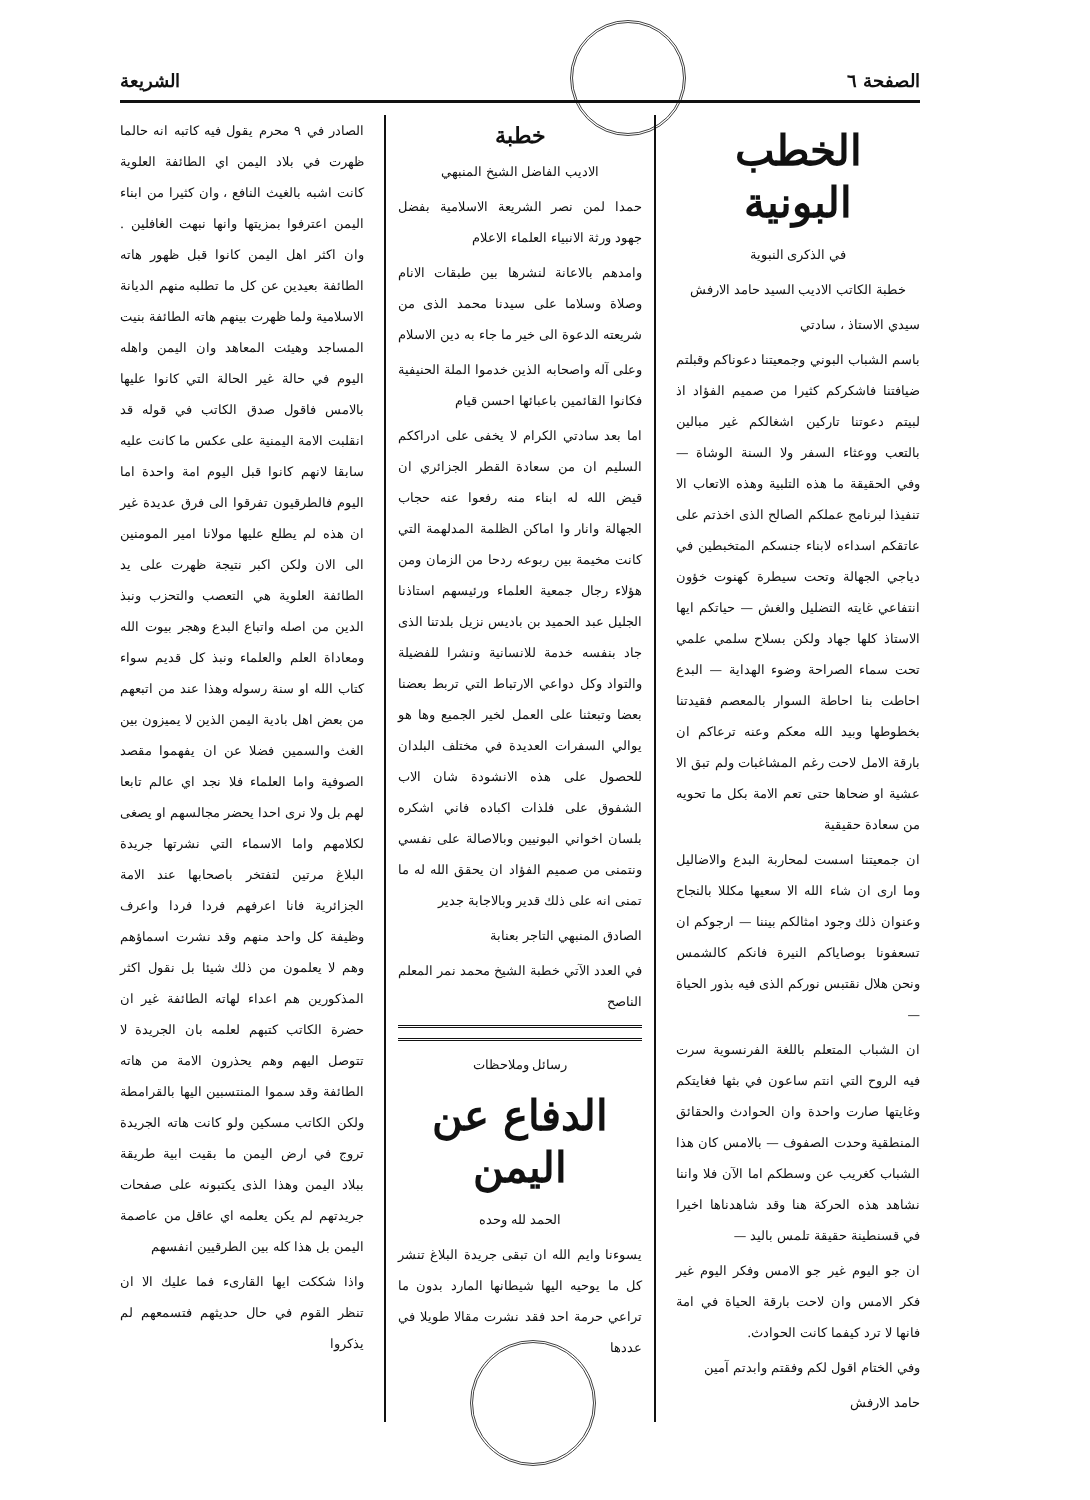الصفحة ٦ الشريعة
الخطب البونية
في الذكرى النبوية
خطبة الكاتب الاديب السيد حامد الارفش
سيدي الاستاذ ، سادتي
باسم الشباب البوني وجمعيتنا دعوناكم وقبلتم ضيافتنا فاشكركم كثيرا من صميم الفؤاد اذ لبيتم دعوتنا تاركين اشغالكم غير مبالين بالتعب ووعثاء السفر ولا السنة الوشاة — وفي الحقيقة ما هذه التلبية وهذه الاتعاب الا تنفيذا لبرنامج عملكم الصالح الذى اخذتم على عاتقكم اسداءه لابناء جنسكم المتخبطين في دياجي الجهالة وتحت سيطرة كهنوت خؤون انتفاعي غايته التضليل والغش — حياتكم ايها الاستاذ كلها جهاد ولكن بسلاح سلمي علمي تحت سماء الصراحة وضوء الهداية — البدع احاطت بنا احاطة السوار بالمعصم فقيدتنا بخطوطها وبيد الله معكم وعنه ترعاكم ان بارقة الامل لاحت رغم المشاغبات ولم تبق الا عشية او ضحاها حتى تعم الامة بكل ما تحويه من سعادة حقيقية
ان جمعيتنا اسست لمحاربة البدع والاضاليل وما ارى ان شاء الله الا سعيها مكللا بالنجاح وعنوان ذلك وجود امثالكم بيننا — ارجوكم ان تسعفونا بوصاياكم النيرة فانكم كالشمس ونحن هلال نقتبس نوركم الذى فيه بذور الحياة —
ان الشباب المتعلم باللغة الفرنسوية سرت فيه الروح التي انتم ساعون في بثها فغايتكم وغايتها صارت واحدة وان الحوادث والحقائق المنطقية وحدت الصفوف — بالامس كان هذا الشباب كغريب عن وسطكم اما الآن فلا واننا نشاهد هذه الحركة هنا وقد شاهدناها اخيرا في قسنطينة حقيقة تلمس باليد —
ان جو اليوم غير جو الامس وفكر اليوم غير فكر الامس وان لاحت بارقة الحياة في امة فانها لا ترد كيفما كانت الحوادث.
وفي الختام اقول لكم وفقتم وابدتم آمين
حامد الارفش
خطبة
الاديب الفاضل الشيخ المنبهي
حمدا لمن نصر الشريعة الاسلامية بفضل جهود ورثة الانبياء العلماء الاعلام
وامدهم بالاعانة لنشرها بين طبقات الانام وصلاة وسلاما على سيدنا محمد الذى من شريعته الدعوة الى خير ما جاء به دين الاسلام
وعلى آله واصحابه الذين خدموا الملة الحنيفية فكانوا القائمين باعبائها احسن قيام
اما بعد سادتي الكرام لا يخفى على ادراككم السليم ان من سعادة القطر الجزائري ان قيض الله له ابناء منه رفعوا عنه حجاب الجهالة وانار وا اماكن الظلمة المدلهمة التي كانت مخيمة بين ربوعه ردحا من الزمان ومن هؤلاء رجال جمعية العلماء ورئيسهم استاذنا الجليل عبد الحميد بن باديس نزيل بلدتنا الذى جاد بنفسه خدمة للانسانية ونشرا للفضيلة والتواد وكل دواعي الارتباط التي تربط بعضنا بعضا وتبعثنا على العمل لخير الجميع وها هو يوالي السفرات العديدة في مختلف البلدان للحصول على هذه الانشودة شان الاب الشفوق على فلذات اكباده فاني اشكره بلسان اخواني البونيين وبالاصالة على نفسي ونتمنى من صميم الفؤاد ان يحقق الله له ما تمنى انه على ذلك قدير وبالاجابة جدير
الصادق المنبهي التاجر بعنابة
في العدد الآتي خطبة الشيخ محمد نمر المعلم الناصح
رسائل وملاحظات
الدفاع عن اليمن
الحمد لله وحده
يسوءنا وايم الله ان تبقى جريدة البلاغ تنشر كل ما يوحيه اليها شيطانها المارد بدون ما تراعي حرمة احد فقد نشرت مقالا طويلا في عددها
الصادر في ٩ محرم يقول فيه كاتبه انه حالما ظهرت في بلاد اليمن اي الطائفة العلوية كانت اشبه بالغيث النافع ، وان كثيرا من ابناء اليمن اعترفوا بمزيتها وانها نبهت الغافلين . وان اكثر اهل اليمن كانوا قبل ظهور هاته الطائفة بعيدين عن كل ما تطلبه منهم الديانة الاسلامية ولما ظهرت بينهم هاته الطائفة بنيت المساجد وهيئت المعاهد وان اليمن واهله اليوم في حالة غير الحالة التي كانوا عليها بالامس فاقول صدق الكاتب في قوله قد انقلبت الامة اليمنية على عكس ما كانت عليه سابقا لانهم كانوا قبل اليوم امة واحدة اما اليوم فالطرقيون تفرقوا الى فرق عديدة غير ان هذه لم يطلع عليها مولانا امير المومنين الى الان ولكن اكبر نتيجة ظهرت على يد الطائفة العلوية هي التعصب والتحزب ونبذ الدين من اصله واتباع البدع وهجر بيوت الله ومعاداة العلم والعلماء ونبذ كل قديم سواء كتاب الله او سنة رسوله وهذا عند من اتبعهم من بعض اهل بادية اليمن الذين لا يميزون بين الغث والسمين فضلا عن ان يفهموا مقصد الصوفية واما العلماء فلا نجد اي عالم تابعا لهم بل ولا نرى احدا يحضر مجالسهم او يصغى لكلامهم واما الاسماء التي نشرتها جريدة البلاغ مرتين لتفتخر باصحابها عند الامة الجزائرية فانا اعرفهم فردا فردا واعرف وظيفة كل واحد منهم وقد نشرت اسماؤهم وهم لا يعلمون من ذلك شيئا بل نقول اكثر المذكورين هم اعداء لهاته الطائفة غير ان حضرة الكاتب كتبهم لعلمه بان الجريدة لا تتوصل اليهم وهم يحذرون الامة من هاته الطائفة وقد سموا المنتسبين اليها بالقرامطة ولكن الكاتب مسكين ولو كانت هاته الجريدة تروج في ارض اليمن ما بقيت ابية طريقة ببلاد اليمن وهذا الذى يكتبونه على صفحات جريدتهم لم يكن يعلمه اي عاقل من عاصمة اليمن بل هذا كله بين الطرقيين انفسهم
واذا شككت ايها القارىء فما عليك الا ان تنظر القوم في حال حديثهم فتسمعهم لم يذكروا